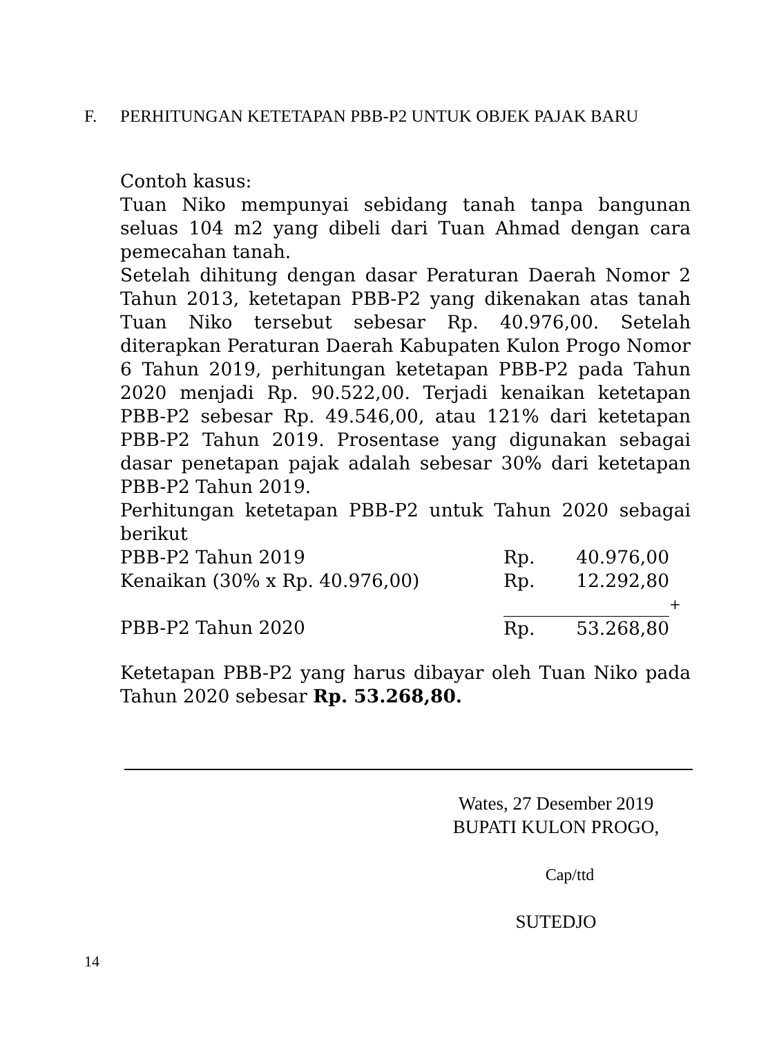F. PERHITUNGAN KETETAPAN PBB-P2 UNTUK OBJEK PAJAK BARU
Contoh kasus:
Tuan Niko mempunyai sebidang tanah tanpa bangunan seluas 104 m2 yang dibeli dari Tuan Ahmad dengan cara pemecahan tanah.
Setelah dihitung dengan dasar Peraturan Daerah Nomor 2 Tahun 2013, ketetapan PBB-P2 yang dikenakan atas tanah Tuan Niko tersebut sebesar Rp. 40.976,00. Setelah diterapkan Peraturan Daerah Kabupaten Kulon Progo Nomor 6 Tahun 2019, perhitungan ketetapan PBB-P2 pada Tahun 2020 menjadi Rp. 90.522,00. Terjadi kenaikan ketetapan PBB-P2 sebesar Rp. 49.546,00, atau 121% dari ketetapan PBB-P2 Tahun 2019. Prosentase yang digunakan sebagai dasar penetapan pajak adalah sebesar 30% dari ketetapan PBB-P2 Tahun 2019.
Perhitungan ketetapan PBB-P2 untuk Tahun 2020 sebagai berikut
| PBB-P2 Tahun 2019 | Rp. | 40.976,00 | |
| Kenaikan (30% x Rp. 40.976,00) | Rp. | 12.292,80 | |
| | | | + |
| PBB-P2 Tahun 2020 | Rp. | 53.268,80 | |
Ketetapan PBB-P2 yang harus dibayar oleh Tuan Niko pada Tahun 2020 sebesar Rp. 53.268,80.
Wates, 27 Desember 2019
BUPATI KULON PROGO,
Cap/ttd
SUTEDJO
14